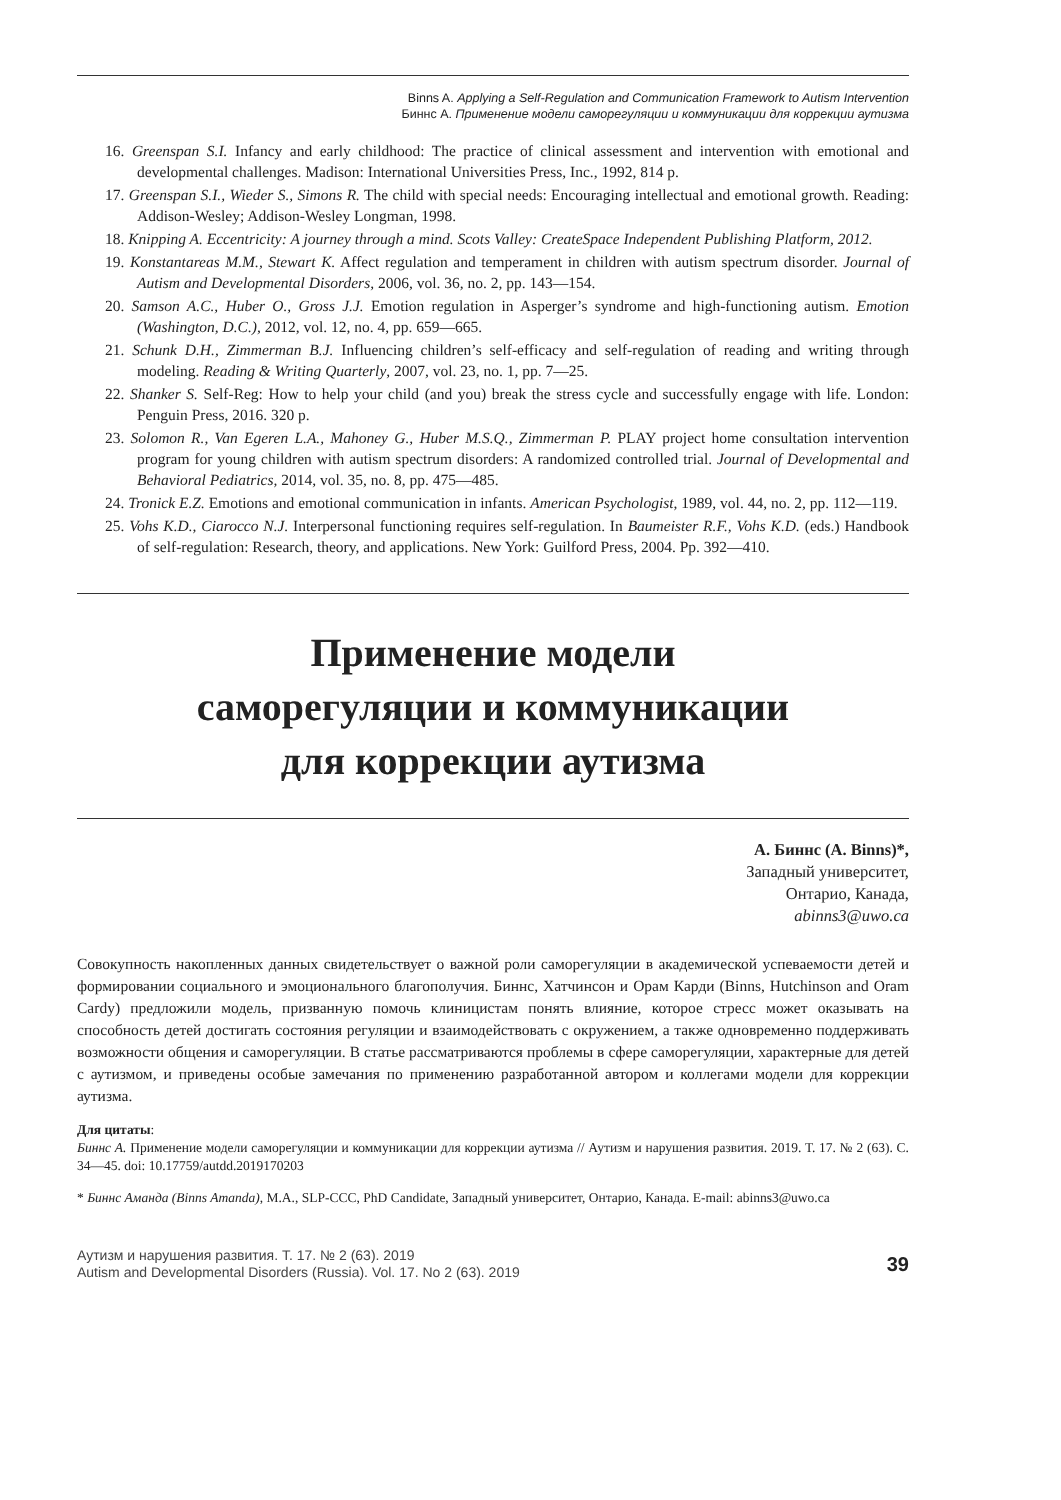Binns A. Applying a Self-Regulation and Communication Framework to Autism Intervention
Биннс А. Применение модели саморегуляции и коммуникации для коррекции аутизма
16. Greenspan S.I. Infancy and early childhood: The practice of clinical assessment and intervention with emotional and developmental challenges. Madison: International Universities Press, Inc., 1992, 814 p.
17. Greenspan S.I., Wieder S., Simons R. The child with special needs: Encouraging intellectual and emotional growth. Reading: Addison-Wesley; Addison-Wesley Longman, 1998.
18. Knipping A. Eccentricity: A journey through a mind. Scots Valley: CreateSpace Independent Publishing Platform, 2012.
19. Konstantareas M.M., Stewart K. Affect regulation and temperament in children with autism spectrum disorder. Journal of Autism and Developmental Disorders, 2006, vol. 36, no. 2, pp. 143—154.
20. Samson A.C., Huber O., Gross J.J. Emotion regulation in Asperger’s syndrome and high-functioning autism. Emotion (Washington, D.C.), 2012, vol. 12, no. 4, pp. 659—665.
21. Schunk D.H., Zimmerman B.J. Influencing children’s self-efficacy and self-regulation of reading and writing through modeling. Reading & Writing Quarterly, 2007, vol. 23, no. 1, pp. 7—25.
22. Shanker S. Self-Reg: How to help your child (and you) break the stress cycle and successfully engage with life. London: Penguin Press, 2016. 320 p.
23. Solomon R., Van Egeren L.A., Mahoney G., Huber M.S.Q., Zimmerman P. PLAY project home consultation intervention program for young children with autism spectrum disorders: A randomized controlled trial. Journal of Developmental and Behavioral Pediatrics, 2014, vol. 35, no. 8, pp. 475—485.
24. Tronick E.Z. Emotions and emotional communication in infants. American Psychologist, 1989, vol. 44, no. 2, pp. 112—119.
25. Vohs K.D., Ciarocco N.J. Interpersonal functioning requires self-regulation. In Baumeister R.F., Vohs K.D. (eds.) Handbook of self-regulation: Research, theory, and applications. New York: Guilford Press, 2004. Pp. 392—410.
Применение модели
саморегуляции и коммуникации
для коррекции аутизма
А. Биннс (A. Binns)*,
Западный университет,
Онтарио, Канада,
abinns3@uwo.ca
Совокупность накопленных данных свидетельствует о важной роли саморегуляции в академической успеваемости детей и формировании социального и эмоционального благополучия. Биннс, Хатчинсон и Орам Карди (Binns, Hutchinson and Oram Cardy) предложили модель, призванную помочь клиницистам понять влияние, которое стресс может оказывать на способность детей достигать состояния регуляции и взаимодействовать с окружением, а также одновременно поддерживать возможности общения и саморегуляции. В статье рассматриваются проблемы в сфере саморегуляции, характерные для детей с аутизмом, и приведены особые замечания по применению разработанной автором и коллегами модели для коррекции аутизма.
Для цитаты:
Биннс А. Применение модели саморегуляции и коммуникации для коррекции аутизма // Аутизм и нарушения развития. 2019. Т. 17. № 2 (63). С. 34—45. doi: 10.17759/autdd.2019170203
* Биннс Аманда (Binns Amanda), M.A., SLP-CCC, PhD Candidate, Западный университет, Онтарио, Канада. E-mail: abinns3@uwo.ca
Аутизм и нарушения развития. Т. 17. № 2 (63). 2019
Autism and Developmental Disorders (Russia). Vol. 17. No 2 (63). 2019
39